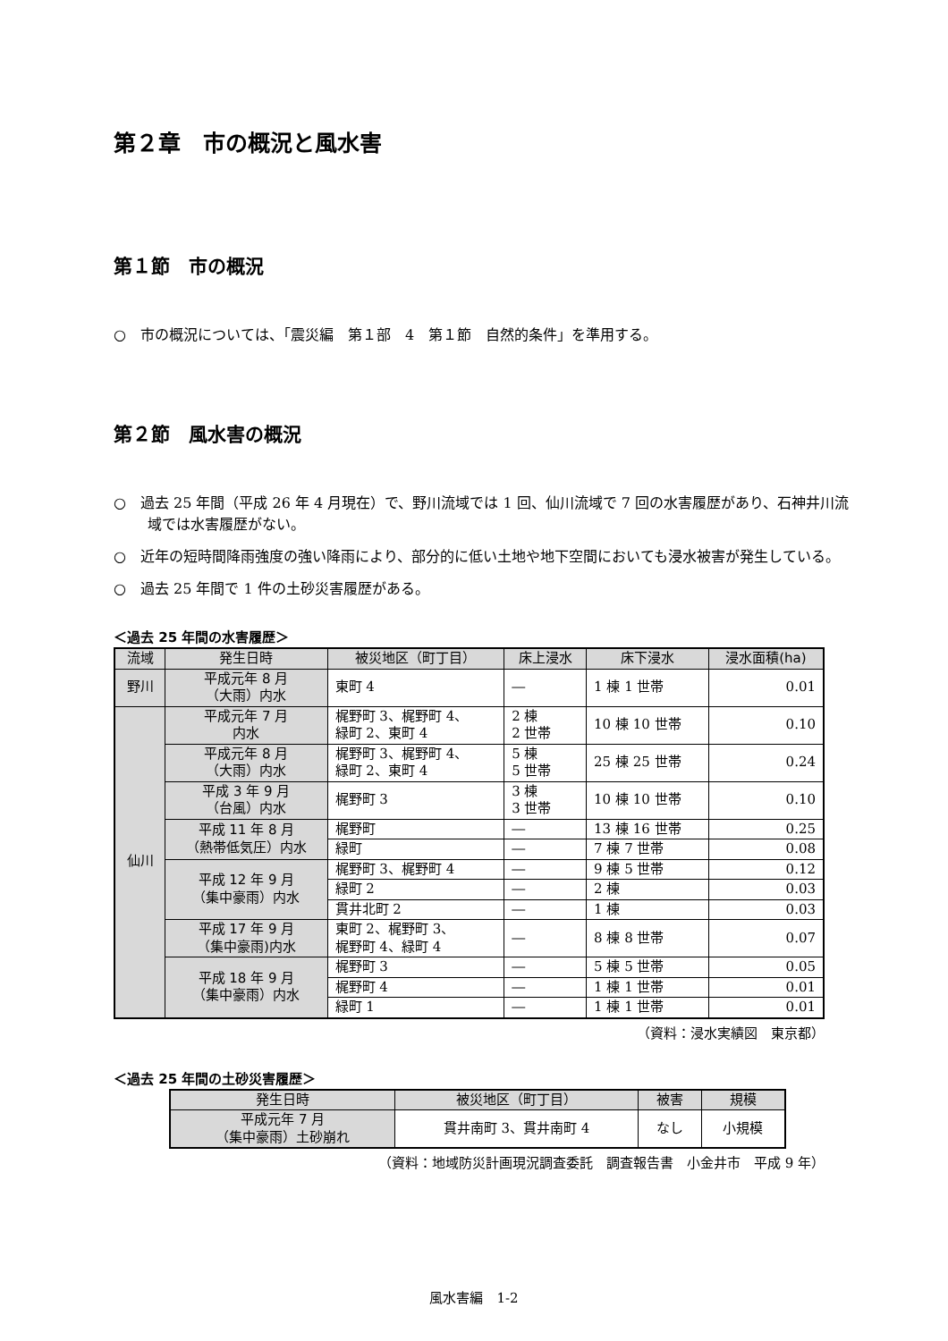第２章　市の概況と風水害
第１節　市の概況
○　市の概況については、「震災編　第１部　4　第１節　自然的条件」を準用する。
第２節　風水害の概況
○　過去 25 年間（平成 26 年 4 月現在）で、野川流域では 1 回、仙川流域で 7 回の水害履歴があり、石神井川流域では水害履歴がない。
○　近年の短時間降雨強度の強い降雨により、部分的に低い土地や地下空間においても浸水被害が発生している。
○　過去 25 年間で 1 件の土砂災害履歴がある。
＜過去 25 年間の水害履歴＞
| 流域 | 発生日時 | 被災地区（町丁目） | 床上浸水 | 床下浸水 | 浸水面積(ha) |
| --- | --- | --- | --- | --- | --- |
| 野川 | 平成元年 8 月 （大雨）内水 | 東町 4 | ― | 1 棟 1 世帯 | 0.01 |
| 仙川 | 平成元年 7 月 内水 | 梶野町 3、梶野町 4、 緑町 2、東町 4 | 2 棟 2 世帯 | 10 棟 10 世帯 | 0.10 |
| | 平成元年 8 月 （大雨）内水 | 梶野町 3、梶野町 4、 緑町 2、東町 4 | 5 棟 5 世帯 | 25 棟 25 世帯 | 0.24 |
| | 平成 3 年 9 月 （台風）内水 | 梶野町 3 | 3 棟 3 世帯 | 10 棟 10 世帯 | 0.10 |
| | 平成 11 年 8 月 （熱帯低気圧）内水 | 梶野町 | ― | 13 棟 16 世帯 | 0.25 |
| | | 緑町 | ― | 7 棟 7 世帯 | 0.08 |
| | 平成 12 年 9 月 （集中豪雨）内水 | 梶野町 3、梶野町 4 | ― | 9 棟 5 世帯 | 0.12 |
| | | 緑町 2 | ― | 2 棟 | 0.03 |
| | | 貫井北町 2 | ― | 1 棟 | 0.03 |
| | 平成 17 年 9 月 （集中豪雨)内水 | 東町 2、梶野町 3、 梶野町 4、緑町 4 | ― | 8 棟 8 世帯 | 0.07 |
| | 平成 18 年 9 月 （集中豪雨）内水 | 梶野町 3 | ― | 5 棟 5 世帯 | 0.05 |
| | | 梶野町 4 | ― | 1 棟 1 世帯 | 0.01 |
| | | 緑町 1 | ― | 1 棟 1 世帯 | 0.01 |
（資料：浸水実績図　東京都）
＜過去 25 年間の土砂災害履歴＞
| 発生日時 | 被災地区（町丁目） | 被害 | 規模 |
| --- | --- | --- | --- |
| 平成元年 7 月 （集中豪雨）土砂崩れ | 貫井南町 3、貫井南町 4 | なし | 小規模 |
（資料：地域防災計画現況調査委託　調査報告書　小金井市　平成 9 年）
風水害編　1-2